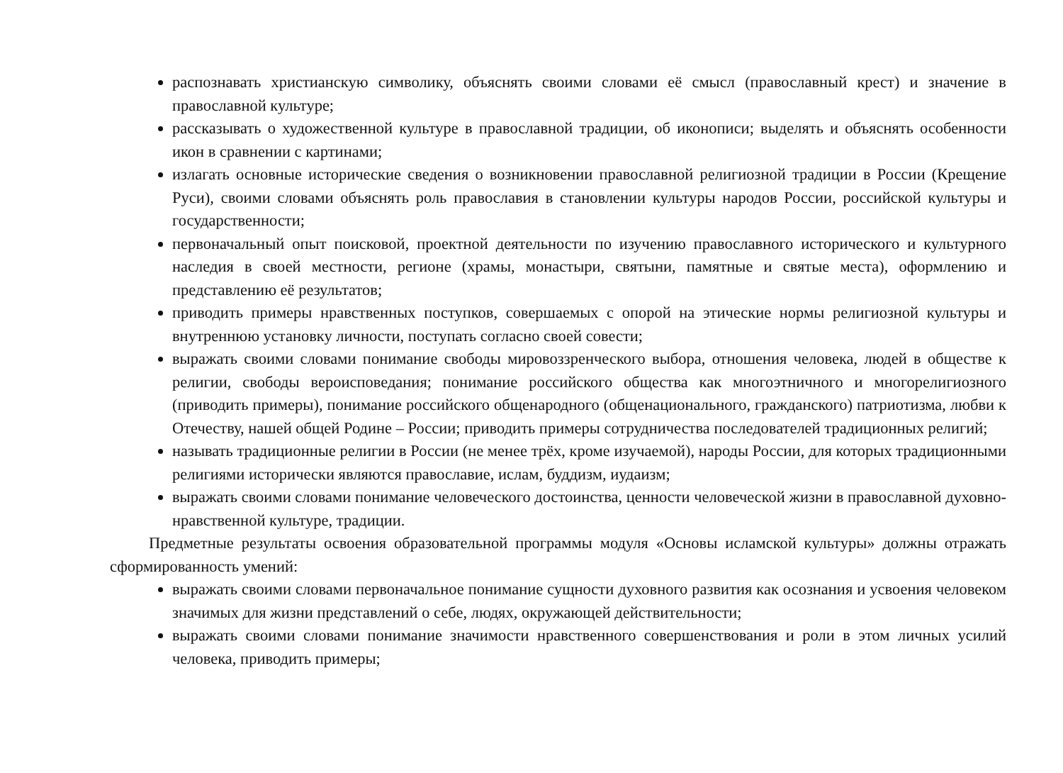распознавать христианскую символику, объяснять своими словами её смысл (православный крест) и значение в православной культуре;
рассказывать о художественной культуре в православной традиции, об иконописи; выделять и объяснять особенности икон в сравнении с картинами;
излагать основные исторические сведения о возникновении православной религиозной традиции в России (Крещение Руси), своими словами объяснять роль православия в становлении культуры народов России, российской культуры и государственности;
первоначальный опыт поисковой, проектной деятельности по изучению православного исторического и культурного наследия в своей местности, регионе (храмы, монастыри, святыни, памятные и святые места), оформлению и представлению её результатов;
приводить примеры нравственных поступков, совершаемых с опорой на этические нормы религиозной культуры и внутреннюю установку личности, поступать согласно своей совести;
выражать своими словами понимание свободы мировоззренческого выбора, отношения человека, людей в обществе к религии, свободы вероисповедания; понимание российского общества как многоэтничного и многорелигиозного (приводить примеры), понимание российского общенародного (общенационального, гражданского) патриотизма, любви к Отечеству, нашей общей Родине – России; приводить примеры сотрудничества последователей традиционных религий;
называть традиционные религии в России (не менее трёх, кроме изучаемой), народы России, для которых традиционными религиями исторически являются православие, ислам, буддизм, иудаизм;
выражать своими словами понимание человеческого достоинства, ценности человеческой жизни в православной духовно-нравственной культуре, традиции.
Предметные результаты освоения образовательной программы модуля «Основы исламской культуры» должны отражать сформированность умений:
выражать своими словами первоначальное понимание сущности духовного развития как осознания и усвоения человеком значимых для жизни представлений о себе, людях, окружающей действительности;
выражать своими словами понимание значимости нравственного совершенствования и роли в этом личных усилий человека, приводить примеры;